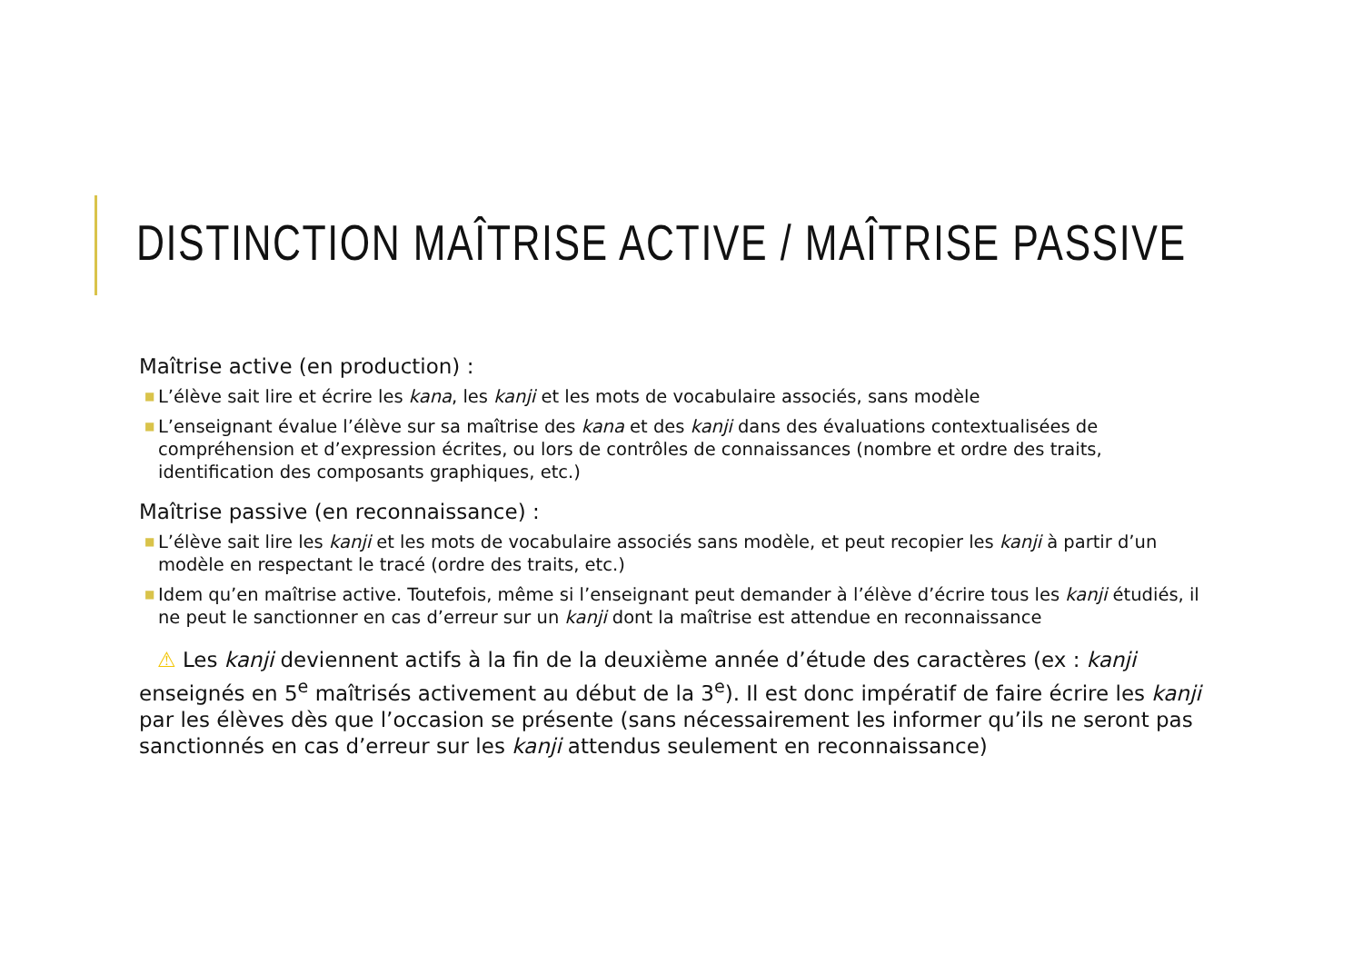DISTINCTION MAÎTRISE ACTIVE / MAÎTRISE PASSIVE
Maîtrise active (en production) :
■ L’élève sait lire et écrire les kana, les kanji et les mots de vocabulaire associés, sans modèle
■ L’enseignant évalue l’élève sur sa maîtrise des kana et des kanji dans des évaluations contextualisées de compréhension et d’expression écrites, ou lors de contrôles de connaissances (nombre et ordre des traits, identification des composants graphiques, etc.)
Maîtrise passive (en reconnaissance) :
■ L’élève sait lire les kanji et les mots de vocabulaire associés sans modèle, et peut recopier les kanji à partir d’un modèle en respectant le tracé (ordre des traits, etc.)
■ Idem qu’en maîtrise active. Toutefois, même si l’enseignant peut demander à l’élève d’écrire tous les kanji étudiés, il ne peut le sanctionner en cas d’erreur sur un kanji dont la maîtrise est attendue en reconnaissance
⚠ Les kanji deviennent actifs à la fin de la deuxième année d’étude des caractères (ex : kanji enseignés en 5<sup>e</sup> maîtrisés activement au début de la 3<sup>e</sup>). Il est donc impératif de faire écrire les kanji par les élèves dès que l’occasion se présente (sans nécessairement les informer qu’ils ne seront pas sanctionnés en cas d’erreur sur les kanji attendus seulement en reconnaissance)